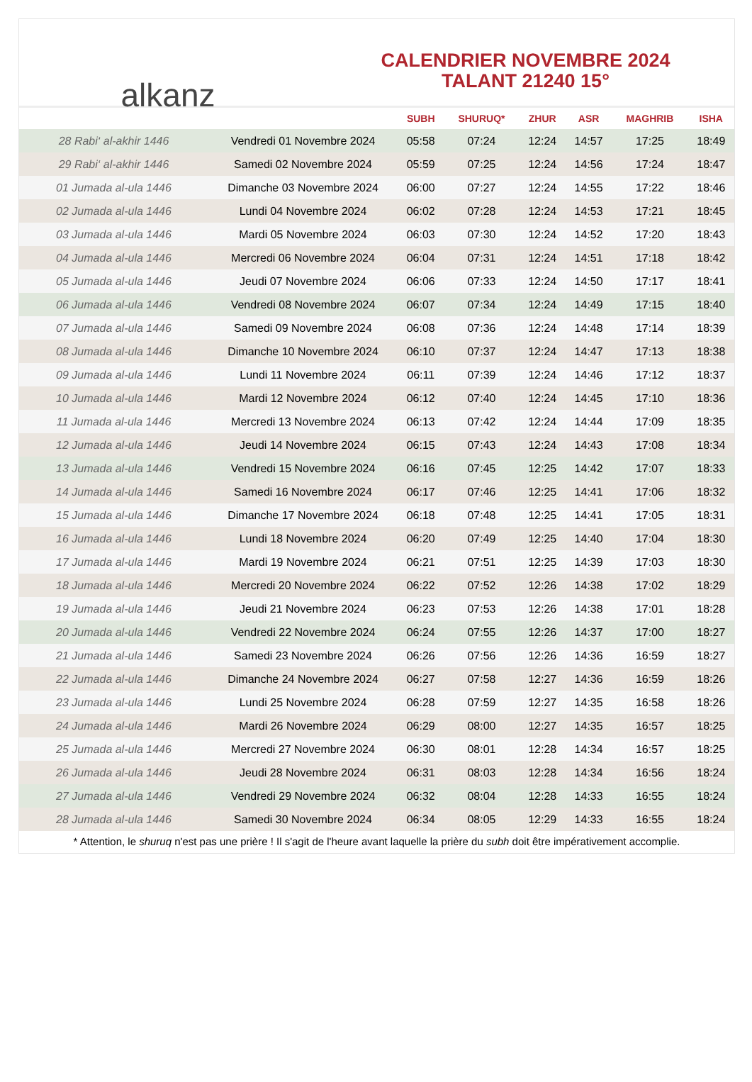alkanz
CALENDRIER NOVEMBRE 2024
TALANT 21240 15°
| | | SUBH | SHURUQ* | ZHUR | ASR | MAGHRIB | ISHA |
| --- | --- | --- | --- | --- | --- | --- | --- |
| 28 Rabi‘ al-akhir 1446 | Vendredi 01 Novembre 2024 | 05:58 | 07:24 | 12:24 | 14:57 | 17:25 | 18:49 |
| 29 Rabi‘ al-akhir 1446 | Samedi 02 Novembre 2024 | 05:59 | 07:25 | 12:24 | 14:56 | 17:24 | 18:47 |
| 01 Jumada al-ula 1446 | Dimanche 03 Novembre 2024 | 06:00 | 07:27 | 12:24 | 14:55 | 17:22 | 18:46 |
| 02 Jumada al-ula 1446 | Lundi 04 Novembre 2024 | 06:02 | 07:28 | 12:24 | 14:53 | 17:21 | 18:45 |
| 03 Jumada al-ula 1446 | Mardi 05 Novembre 2024 | 06:03 | 07:30 | 12:24 | 14:52 | 17:20 | 18:43 |
| 04 Jumada al-ula 1446 | Mercredi 06 Novembre 2024 | 06:04 | 07:31 | 12:24 | 14:51 | 17:18 | 18:42 |
| 05 Jumada al-ula 1446 | Jeudi 07 Novembre 2024 | 06:06 | 07:33 | 12:24 | 14:50 | 17:17 | 18:41 |
| 06 Jumada al-ula 1446 | Vendredi 08 Novembre 2024 | 06:07 | 07:34 | 12:24 | 14:49 | 17:15 | 18:40 |
| 07 Jumada al-ula 1446 | Samedi 09 Novembre 2024 | 06:08 | 07:36 | 12:24 | 14:48 | 17:14 | 18:39 |
| 08 Jumada al-ula 1446 | Dimanche 10 Novembre 2024 | 06:10 | 07:37 | 12:24 | 14:47 | 17:13 | 18:38 |
| 09 Jumada al-ula 1446 | Lundi 11 Novembre 2024 | 06:11 | 07:39 | 12:24 | 14:46 | 17:12 | 18:37 |
| 10 Jumada al-ula 1446 | Mardi 12 Novembre 2024 | 06:12 | 07:40 | 12:24 | 14:45 | 17:10 | 18:36 |
| 11 Jumada al-ula 1446 | Mercredi 13 Novembre 2024 | 06:13 | 07:42 | 12:24 | 14:44 | 17:09 | 18:35 |
| 12 Jumada al-ula 1446 | Jeudi 14 Novembre 2024 | 06:15 | 07:43 | 12:24 | 14:43 | 17:08 | 18:34 |
| 13 Jumada al-ula 1446 | Vendredi 15 Novembre 2024 | 06:16 | 07:45 | 12:25 | 14:42 | 17:07 | 18:33 |
| 14 Jumada al-ula 1446 | Samedi 16 Novembre 2024 | 06:17 | 07:46 | 12:25 | 14:41 | 17:06 | 18:32 |
| 15 Jumada al-ula 1446 | Dimanche 17 Novembre 2024 | 06:18 | 07:48 | 12:25 | 14:41 | 17:05 | 18:31 |
| 16 Jumada al-ula 1446 | Lundi 18 Novembre 2024 | 06:20 | 07:49 | 12:25 | 14:40 | 17:04 | 18:30 |
| 17 Jumada al-ula 1446 | Mardi 19 Novembre 2024 | 06:21 | 07:51 | 12:25 | 14:39 | 17:03 | 18:30 |
| 18 Jumada al-ula 1446 | Mercredi 20 Novembre 2024 | 06:22 | 07:52 | 12:26 | 14:38 | 17:02 | 18:29 |
| 19 Jumada al-ula 1446 | Jeudi 21 Novembre 2024 | 06:23 | 07:53 | 12:26 | 14:38 | 17:01 | 18:28 |
| 20 Jumada al-ula 1446 | Vendredi 22 Novembre 2024 | 06:24 | 07:55 | 12:26 | 14:37 | 17:00 | 18:27 |
| 21 Jumada al-ula 1446 | Samedi 23 Novembre 2024 | 06:26 | 07:56 | 12:26 | 14:36 | 16:59 | 18:27 |
| 22 Jumada al-ula 1446 | Dimanche 24 Novembre 2024 | 06:27 | 07:58 | 12:27 | 14:36 | 16:59 | 18:26 |
| 23 Jumada al-ula 1446 | Lundi 25 Novembre 2024 | 06:28 | 07:59 | 12:27 | 14:35 | 16:58 | 18:26 |
| 24 Jumada al-ula 1446 | Mardi 26 Novembre 2024 | 06:29 | 08:00 | 12:27 | 14:35 | 16:57 | 18:25 |
| 25 Jumada al-ula 1446 | Mercredi 27 Novembre 2024 | 06:30 | 08:01 | 12:28 | 14:34 | 16:57 | 18:25 |
| 26 Jumada al-ula 1446 | Jeudi 28 Novembre 2024 | 06:31 | 08:03 | 12:28 | 14:34 | 16:56 | 18:24 |
| 27 Jumada al-ula 1446 | Vendredi 29 Novembre 2024 | 06:32 | 08:04 | 12:28 | 14:33 | 16:55 | 18:24 |
| 28 Jumada al-ula 1446 | Samedi 30 Novembre 2024 | 06:34 | 08:05 | 12:29 | 14:33 | 16:55 | 18:24 |
* Attention, le shuruq n'est pas une prière ! Il s'agit de l'heure avant laquelle la prière du subh doit être impérativement accomplie.